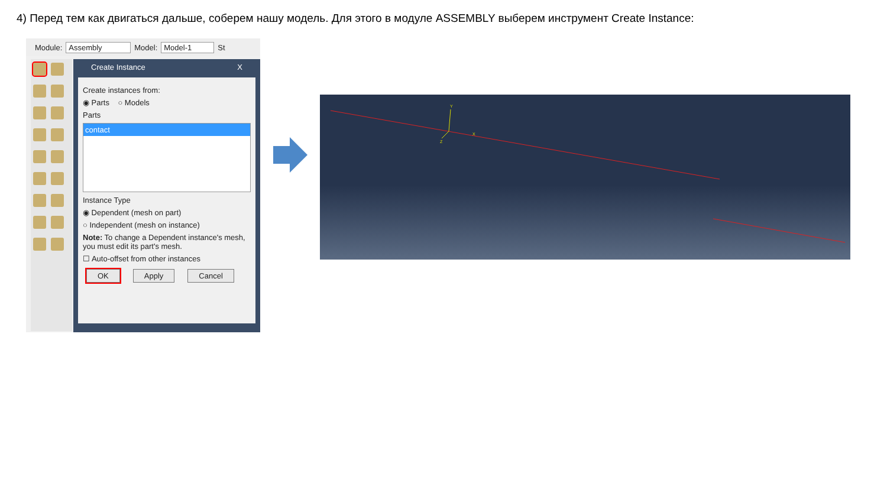4) Перед тем как двигаться дальше, соберем нашу модель. Для этого в модуле ASSEMBLY выберем инструмент Create Instance:
Module: Assembly Model: Model-1 St
Create Instance X
Create instances from:
◉ Parts ○ Models
Parts
contact
Instance Type
◉ Dependent (mesh on part)
○ Independent (mesh on instance)
Note: To change a Dependent instance's mesh, you must edit its part's mesh.
☐ Auto-offset from other instances
OK Apply Cancel
Y
X
Z